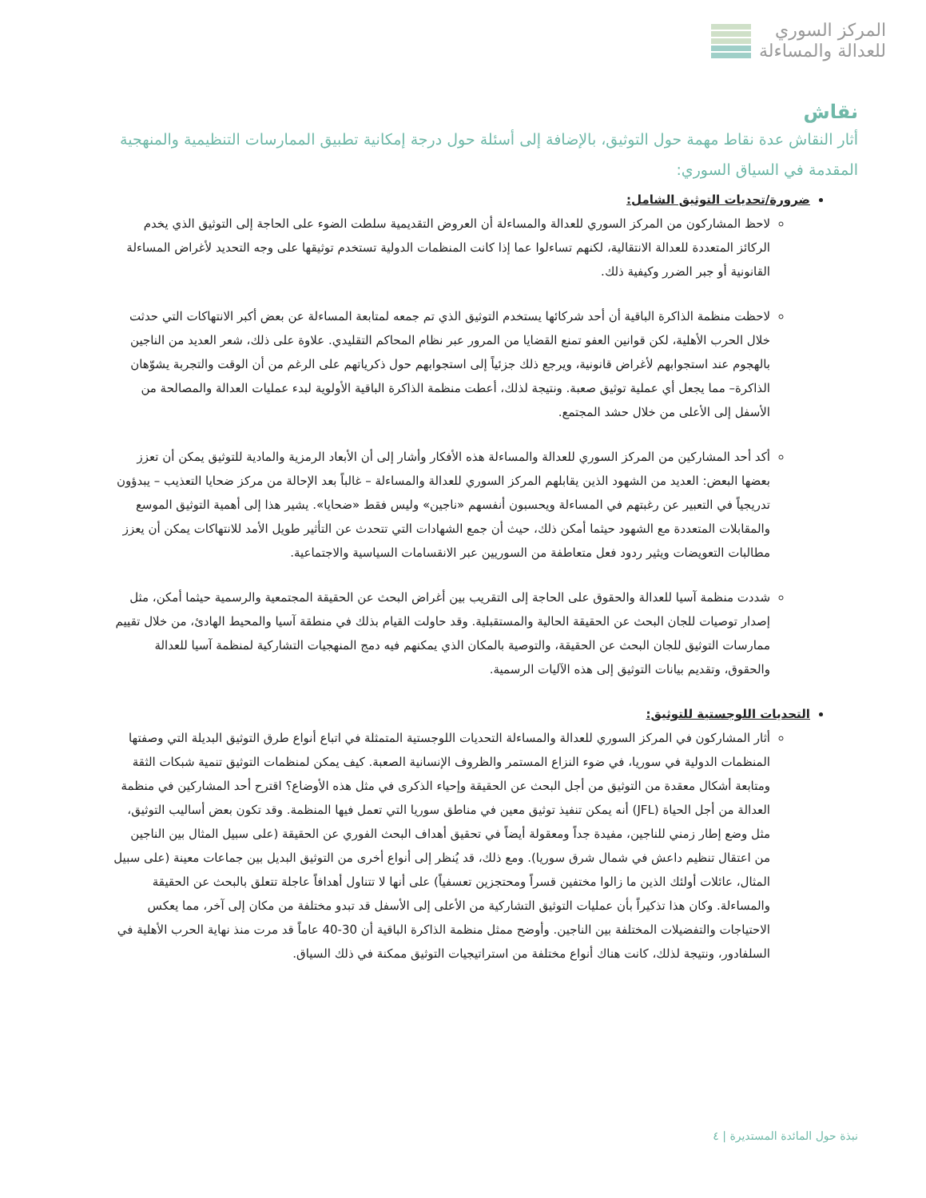المركز السوري
للعدالة والمساءلة
نقاش
أثار النقاش عدة نقاط مهمة حول التوثيق، بالإضافة إلى أسئلة حول درجة إمكانية تطبيق الممارسات التنظيمية والمنهجية المقدمة في السياق السوري:
ضرورة/تحديات التوثيق الشامل:
لاحظ المشاركون من المركز السوري للعدالة والمساءلة أن العروض التقديمية سلطت الضوء على الحاجة إلى التوثيق الذي يخدم الركائز المتعددة للعدالة الانتقالية، لكنهم تساءلوا عما إذا كانت المنظمات الدولية تستخدم توثيقها على وجه التحديد لأغراض المساءلة القانونية أو جبر الضرر وكيفية ذلك.
لاحظت منظمة الذاكرة الباقية أن أحد شركائها يستخدم التوثيق الذي تم جمعه لمتابعة المساءلة عن بعض أكبر الانتهاكات التي حدثت خلال الحرب الأهلية، لكن قوانين العفو تمنع القضايا من المرور عبر نظام المحاكم التقليدي. علاوة على ذلك، شعر العديد من الناجين بالهجوم عند استجوابهم لأغراض قانونية، ويرجع ذلك جزئياً إلى استجوابهم حول ذكرياتهم على الرغم من أن الوقت والتجربة يشوّهان الذاكرة– مما يجعل أي عملية توثيق صعبة. ونتيجة لذلك، أعطت منظمة الذاكرة الباقية الأولوية لبدء عمليات العدالة والمصالحة من الأسفل إلى الأعلى من خلال حشد المجتمع.
أكد أحد المشاركين من المركز السوري للعدالة والمساءلة هذه الأفكار وأشار إلى أن الأبعاد الرمزية والمادية للتوثيق يمكن أن تعزز بعضها البعض: العديد من الشهود الذين يقابلهم المركز السوري للعدالة والمساءلة – غالباً بعد الإحالة من مركز ضحايا التعذيب – يبدؤون تدريجياً في التعبير عن رغبتهم في المساءلة ويحسبون أنفسهم «ناجين» وليس فقط «ضحايا». يشير هذا إلى أهمية التوثيق الموسع والمقابلات المتعددة مع الشهود حيثما أمكن ذلك، حيث أن جمع الشهادات التي تتحدث عن التأثير طويل الأمد للانتهاكات يمكن أن يعزز مطالبات التعويضات ويثير ردود فعل متعاطفة من السوريين عبر الانقسامات السياسية والاجتماعية.
شددت منظمة آسيا للعدالة والحقوق على الحاجة إلى التقريب بين أغراض البحث عن الحقيقة المجتمعية والرسمية حيثما أمكن، مثل إصدار توصيات للجان البحث عن الحقيقة الحالية والمستقبلية. وقد حاولت القيام بذلك في منطقة آسيا والمحيط الهادئ، من خلال تقييم ممارسات التوثيق للجان البحث عن الحقيقة، والتوصية بالمكان الذي يمكنهم فيه دمج المنهجيات التشاركية لمنظمة آسيا للعدالة والحقوق، وتقديم بيانات التوثيق إلى هذه الآليات الرسمية.
التحديات اللوجستية للتوثيق:
أثار المشاركون في المركز السوري للعدالة والمساءلة التحديات اللوجستية المتمثلة في اتباع أنواع طرق التوثيق البديلة التي وصفتها المنظمات الدولية في سوريا، في ضوء النزاع المستمر والظروف الإنسانية الصعبة. كيف يمكن لمنظمات التوثيق تنمية شبكات الثقة ومتابعة أشكال معقدة من التوثيق من أجل البحث عن الحقيقة وإحياء الذكرى في مثل هذه الأوضاع؟ اقترح أحد المشاركين في منظمة العدالة من أجل الحياة (JFL) أنه يمكن تنفيذ توثيق معين في مناطق سوريا التي تعمل فيها المنظمة. وقد تكون بعض أساليب التوثيق، مثل وضع إطار زمني للناجين، مفيدة جداً ومعقولة أيضاً في تحقيق أهداف البحث الفوري عن الحقيقة (على سبيل المثال بين الناجين من اعتقال تنظيم داعش في شمال شرق سوريا). ومع ذلك، قد يُنظر إلى أنواع أخرى من التوثيق البديل بين جماعات معينة (على سبيل المثال، عائلات أولئك الذين ما زالوا مختفين قسراً ومحتجزين تعسفياً) على أنها لا تتناول أهدافاً عاجلة تتعلق بالبحث عن الحقيقة والمساءلة. وكان هذا تذكيراً بأن عمليات التوثيق التشاركية من الأعلى إلى الأسفل قد تبدو مختلفة من مكان إلى آخر، مما يعكس الاحتياجات والتفضيلات المختلفة بين الناجين. وأوضح ممثل منظمة الذاكرة الباقية أن 30-40 عاماً قد مرت منذ نهاية الحرب الأهلية في السلفادور، ونتيجة لذلك، كانت هناك أنواع مختلفة من استراتيجيات التوثيق ممكنة في ذلك السياق.
نبذة حول المائدة المستديرة | ٤